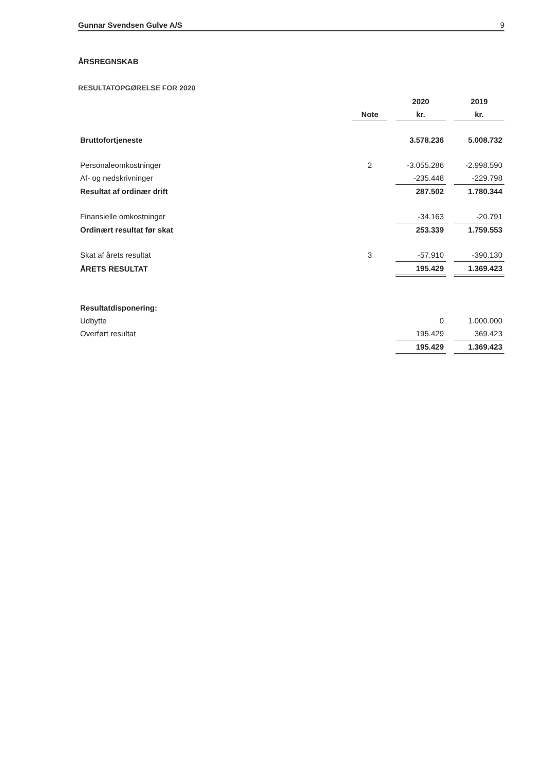Gunnar Svendsen Gulve A/S 9
ÅRSREGNSKAB
RESULTATOPGØRELSE FOR 2020
| | | | 2020 | | 2019 |
| --- | --- | --- | --- | --- | --- |
| | Note | | kr. | | kr. |
| Bruttofortjeneste | | | 3.578.236 | | 5.008.732 |
| Personaleomkostninger | 2 | | -3.055.286 | | -2.998.590 |
| Af- og nedskrivninger | | | -235.448 | | -229.798 |
| Resultat af ordinær drift | | | 287.502 | | 1.780.344 |
| Finansielle omkostninger | | | -34.163 | | -20.791 |
| Ordinært resultat før skat | | | 253.339 | | 1.759.553 |
| Skat af årets resultat | 3 | | -57.910 | | -390.130 |
| ÅRETS RESULTAT | | | 195.429 | | 1.369.423 |
| Resultatdisponering: | | | | | |
| Udbytte | | | 0 | | 1.000.000 |
| Overført resultat | | | 195.429 | | 369.423 |
| | | | 195.429 | | 1.369.423 |